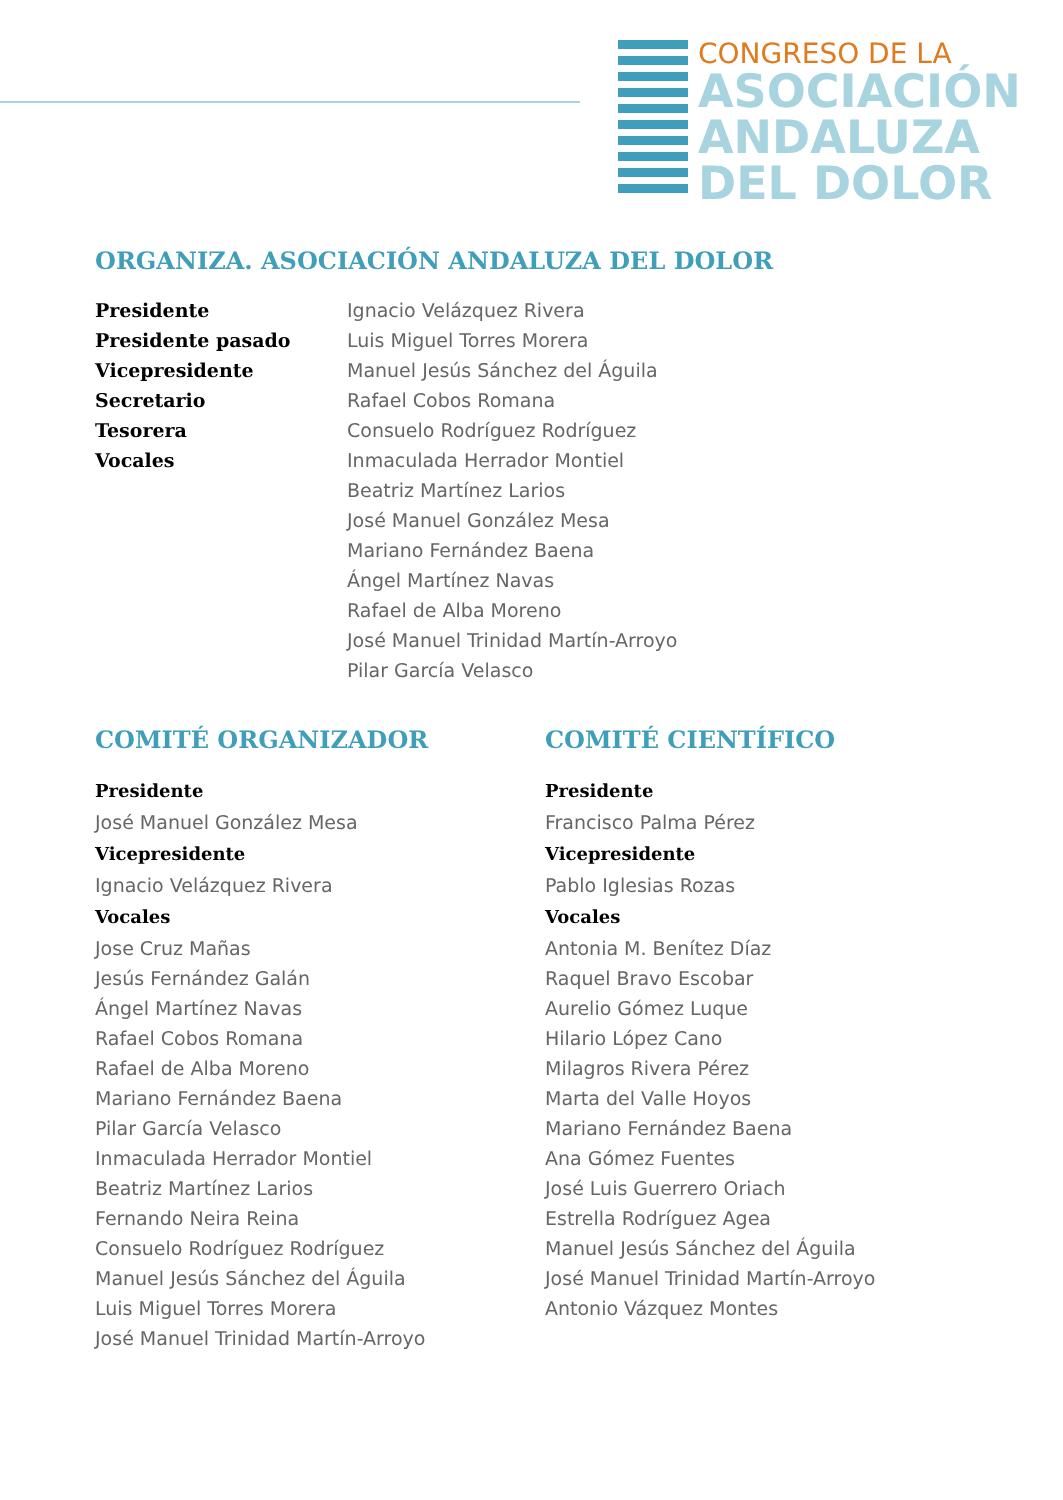CONGRESO DE LA
ASOCIACIÓN
ANDALUZA
DEL DOLOR
ORGANIZA. ASOCIACIÓN ANDALUZA DEL DOLOR
Presidente Ignacio Velázquez Rivera
Presidente pasado Luis Miguel Torres Morera
Vicepresidente Manuel Jesús Sánchez del Águila
Secretario Rafael Cobos Romana
Tesorera Consuelo Rodríguez Rodríguez
Vocales Inmaculada Herrador Montiel
Beatriz Martínez Larios
José Manuel González Mesa
Mariano Fernández Baena
Ángel Martínez Navas
Rafael de Alba Moreno
José Manuel Trinidad Martín-Arroyo
Pilar García Velasco
COMITÉ ORGANIZADOR
Presidente
José Manuel González Mesa
Vicepresidente
Ignacio Velázquez Rivera
Vocales
Jose Cruz Mañas
Jesús Fernández Galán
Ángel Martínez Navas
Rafael Cobos Romana
Rafael de Alba Moreno
Mariano Fernández Baena
Pilar García Velasco
Inmaculada Herrador Montiel
Beatriz Martínez Larios
Fernando Neira Reina
Consuelo Rodríguez Rodríguez
Manuel Jesús Sánchez del Águila
Luis Miguel Torres Morera
José Manuel Trinidad Martín-Arroyo
COMITÉ CIENTÍFICO
Presidente
Francisco Palma Pérez
Vicepresidente
Pablo Iglesias Rozas
Vocales
Antonia M. Benítez Díaz
Raquel Bravo Escobar
Aurelio Gómez Luque
Hilario López Cano
Milagros Rivera Pérez
Marta del Valle Hoyos
Mariano Fernández Baena
Ana Gómez Fuentes
José Luis Guerrero Oriach
Estrella Rodríguez Agea
Manuel Jesús Sánchez del Águila
José Manuel Trinidad Martín-Arroyo
Antonio Vázquez Montes